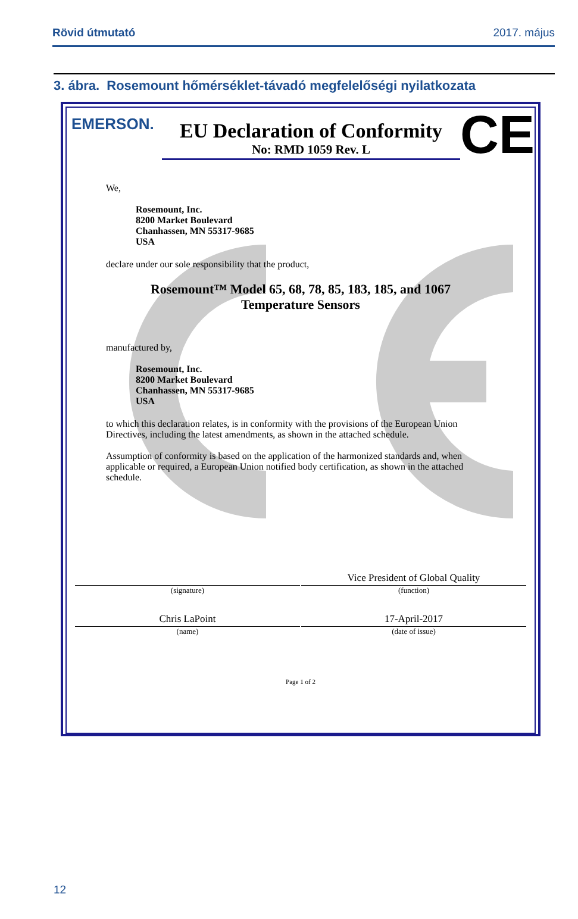Rövid útmutató 2017. május
3. ábra. Rosemount hőmérséklet-távadó megfelelőségi nyilatkozata
EMERSON.
EU Declaration of Conformity
No: RMD 1059 Rev. L
CE
We,
Rosemount, Inc.
8200 Market Boulevard
Chanhassen, MN 55317-9685
USA
declare under our sole responsibility that the product,
Rosemount™ Model 65, 68, 78, 85, 183, 185, and 1067
Temperature Sensors
manufactured by,
Rosemount, Inc.
8200 Market Boulevard
Chanhassen, MN 55317-9685
USA
to which this declaration relates, is in conformity with the provisions of the European Union Directives, including the latest amendments, as shown in the attached schedule.
Assumption of conformity is based on the application of the harmonized standards and, when applicable or required, a European Union notified body certification, as shown in the attached schedule.
(signature)
Vice President of Global Quality
(function)
Chris LaPoint
(name)
17-April-2017
(date of issue)
Page 1 of 2
12